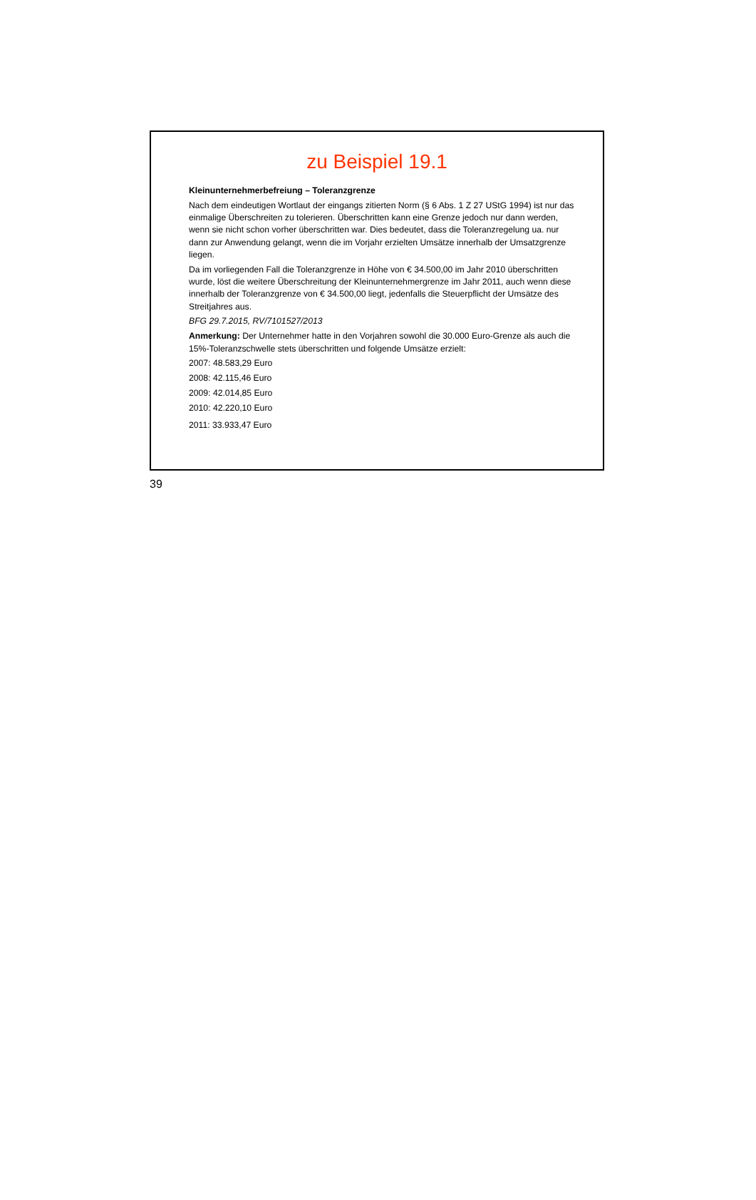zu Beispiel 19.1
Kleinunternehmerbefreiung – Toleranzgrenze
Nach dem eindeutigen Wortlaut der eingangs zitierten Norm (§ 6 Abs. 1 Z 27 UStG 1994) ist nur das einmalige Überschreiten zu tolerieren. Überschritten kann eine Grenze jedoch nur dann werden, wenn sie nicht schon vorher überschritten war. Dies bedeutet, dass die Toleranzregelung ua. nur dann zur Anwendung gelangt, wenn die im Vorjahr erzielten Umsätze innerhalb der Umsatzgrenze liegen.
Da im vorliegenden Fall die Toleranzgrenze in Höhe von € 34.500,00 im Jahr 2010 überschritten wurde, löst die weitere Überschreitung der Kleinunternehmergrenze im Jahr 2011, auch wenn diese innerhalb der Toleranzgrenze von € 34.500,00 liegt, jedenfalls die Steuerpflicht der Umsätze des Streitjahres aus.
BFG 29.7.2015, RV/7101527/2013
Anmerkung: Der Unternehmer hatte in den Vorjahren sowohl die 30.000 Euro-Grenze als auch die 15%-Toleranzschwelle stets überschritten und folgende Umsätze erzielt:
2007: 48.583,29 Euro
2008: 42.115,46 Euro
2009: 42.014,85 Euro
2010: 42.220,10 Euro
2011: 33.933,47 Euro
39